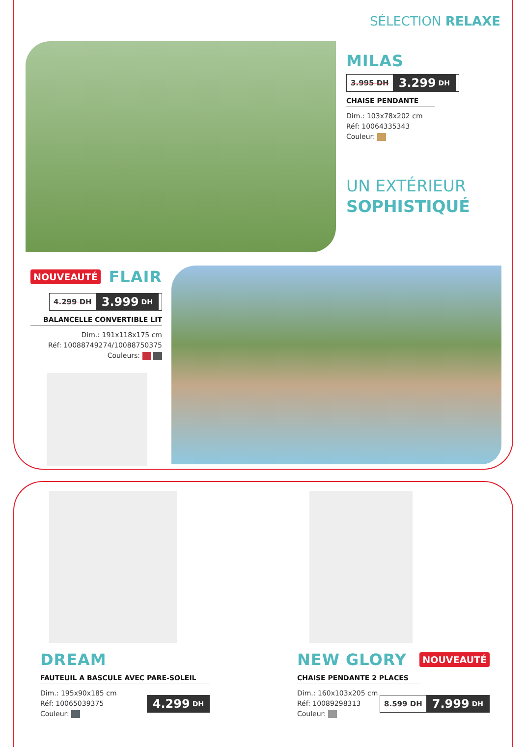SÉLECTION RELAXE
MILAS
3.995 DH 3.299 DH
CHAISE PENDANTE
Dim.: 103x78x202 cm
Réf: 10064335343
Couleur:
UN EXTÉRIEUR
SOPHISTIQUÉ
NOUVEAUTÉ
FLAIR
4.299 DH 3.999 DH
BALANCELLE CONVERTIBLE LIT
Dim.: 191x118x175 cm
Réf: 10088749274/10088750375
Couleurs:
DREAM
FAUTEUIL A BASCULE AVEC PARE-SOLEIL
Dim.: 195x90x185 cm
Réf: 10065039375
Couleur:
4.299 DH
NEW GLORY
NOUVEAUTÉ
CHAISE PENDANTE 2 PLACES
Dim.: 160x103x205 cm
Réf: 10089298313
Couleur:
8.599 DH 7.999 DH